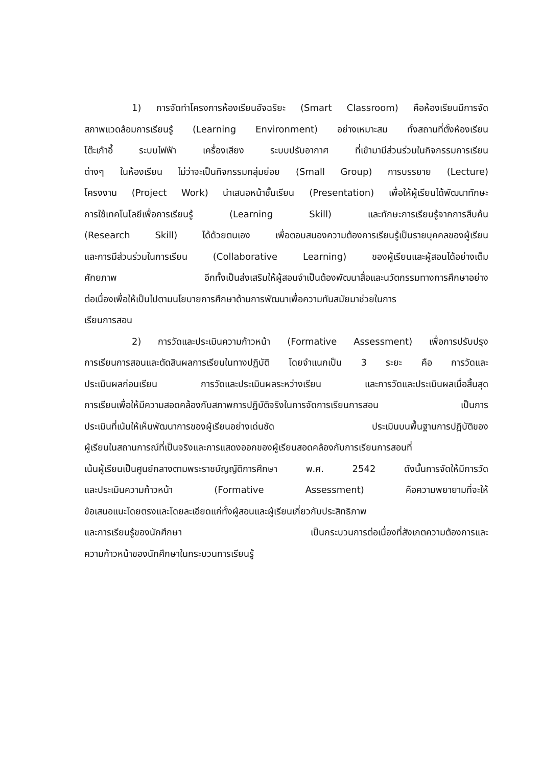1) การจัดทำโครงการห้องเรียนอัจฉริยะ (Smart Classroom) คือห้องเรียนมีการจัด
สภาพแวดล้อมการเรียนรู้ (Learning Environment) อย่างเหมาะสม ทั้งสถานที่ตั้งห้องเรียน
โต๊ะเก้าอี้ ระบบไฟฟ้า เครื่องเสียง ระบบปรับอากาศ ที่เข้ามามีส่วนร่วมในกิจกรรมการเรียน
ต่างๆ ในห้องเรียน ไม่ว่าจะเป็นกิจกรรมกลุ่มย่อย (Small Group) การบรรยาย (Lecture)
โครงงาน (Project Work) นำเสนอหน้าชั้นเรียน (Presentation) เพื่อให้ผู้เรียนได้พัฒนาทักษะ
การใช้เทคโนโลยีเพื่อการเรียนรู้ (Learning Skill) และทักษะการเรียนรู้จากการสืบค้น
(Research Skill) ได้ด้วยตนเอง เพื่อตอบสนองความต้องการเรียนรู้เป็นรายบุคคลของผู้เรียน
และการมีส่วนร่วมในการเรียน (Collaborative Learning) ของผู้เรียนและผู้สอนได้อย่างเต็ม
ศักยภาพ อีกทั้งเป็นส่งเสริมให้ผู้สอนจำเป็นต้องพัฒนาสื่อและนวัตกรรมทางการศึกษาอย่าง
ต่อเนื่องเพื่อให้เป็นไปตามนโยบายการศึกษาด้านการพัฒนาเพื่อความทันสมัยมาช่วยในการ
เรียนการสอน
2) การวัดและประเมินความก้าวหน้า (Formative Assessment) เพื่อการปรับปรุง
การเรียนการสอนและตัดสินผลการเรียนในทางปฏิบัติ โดยจำแนกเป็น 3 ระยะ คือ การวัดและ
ประเมินผลก่อนเรียน การวัดและประเมินผลระหว่างเรียน และการวัดและประเมินผลเมื่อสิ้นสุด
การเรียนเพื่อให้มีความสอดคล้องกับสภาพการปฏิบัติจริงในการจัดการเรียนการสอน เป็นการ
ประเมินที่เน้นให้เห็นพัฒนาการของผู้เรียนอย่างเด่นชัด ประเมินบนพื้นฐานการปฏิบัติของ
ผู้เรียนในสถานการณ์ที่เป็นจริงและการแสดงออกของผู้เรียนสอดคล้องกับการเรียนการสอนที่
เน้นผู้เรียนเป็นศูนย์กลางตามพระราชบัญญัติการศึกษา พ.ศ. 2542 ดังนั้นการจัดให้มีการวัด
และประเมินความก้าวหน้า (Formative Assessment) คือความพยายามที่จะให้
ข้อเสนอแนะโดยตรงและโดยละเอียดแก่ทั้งผู้สอนและผู้เรียนเกี่ยวกับประสิทธิภาพ
และการเรียนรู้ของนักศึกษา เป็นกระบวนการต่อเนื่องที่สังเกตความต้องการและ
ความก้าวหน้าของนักศึกษาในกระบวนการเรียนรู้